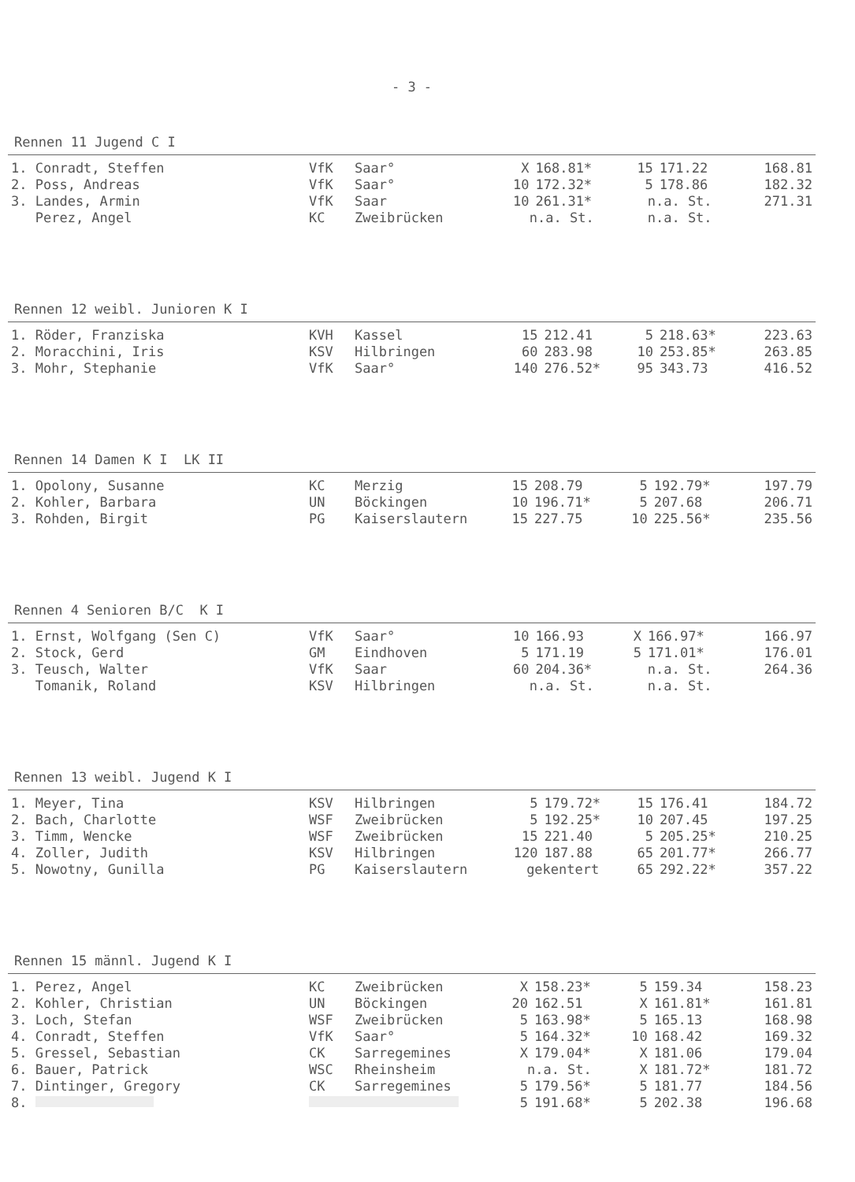- 3 -
Rennen 11 Jugend C I
| 1. Conradt, Steffen | VfK | Saar° | X | 168.81* | 15 | 171.22 | 168.81 |
| 2. Poss, Andreas | VfK | Saar° | 10 | 172.32* | 5 | 178.86 | 182.32 |
| 3. Landes, Armin | VfK | Saar | 10 | 261.31* | n.a. St. | | 271.31 |
| Perez, Angel | KC | Zweibrücken | n.a. St. | | n.a. St. | | |
Rennen 12 weibl. Junioren K I
| 1. Röder, Franziska | KVH | Kassel | 15 | 212.41 | 5 | 218.63* | 223.63 |
| 2. Moracchini, Iris | KSV | Hilbringen | 60 | 283.98 | 10 | 253.85* | 263.85 |
| 3. Mohr, Stephanie | VfK | Saar° | 140 | 276.52* | 95 | 343.73 | 416.52 |
Rennen 14 Damen K I LK II
| 1. Opolony, Susanne | KC | Merzig | 15 | 208.79 | 5 | 192.79* | 197.79 |
| 2. Kohler, Barbara | UN | Böckingen | 10 | 196.71* | 5 | 207.68 | 206.71 |
| 3. Rohden, Birgit | PG | Kaiserslautern | 15 | 227.75 | 10 | 225.56* | 235.56 |
Rennen 4 Senioren B/C K I
| 1. Ernst, Wolfgang (Sen C) | VfK | Saar° | 10 | 166.93 | X | 166.97* | 166.97 |
| 2. Stock, Gerd | GM | Eindhoven | 5 | 171.19 | 5 | 171.01* | 176.01 |
| 3. Teusch, Walter | VfK | Saar | 60 | 204.36* | n.a. St. | | 264.36 |
| Tomanik, Roland | KSV | Hilbringen | n.a. St. | | n.a. St. | | |
Rennen 13 weibl. Jugend K I
| 1. Meyer, Tina | KSV | Hilbringen | 5 | 179.72* | 15 | 176.41 | 184.72 |
| 2. Bach, Charlotte | WSF | Zweibrücken | 5 | 192.25* | 10 | 207.45 | 197.25 |
| 3. Timm, Wencke | WSF | Zweibrücken | 15 | 221.40 | 5 | 205.25* | 210.25 |
| 4. Zoller, Judith | KSV | Hilbringen | 120 | 187.88 | 65 | 201.77* | 266.77 |
| 5. Nowotny, Gunilla | PG | Kaiserslautern | gekentert | | 65 | 292.22* | 357.22 |
Rennen 15 männl. Jugend K I
| 1. Perez, Angel | KC | Zweibrücken | X | 158.23* | 5 | 159.34 | 158.23 |
| 2. Kohler, Christian | UN | Böckingen | 20 | 162.51 | X | 161.81* | 161.81 |
| 3. Loch, Stefan | WSF | Zweibrücken | 5 | 163.98* | 5 | 165.13 | 168.98 |
| 4. Conradt, Steffen | VfK | Saar° | 5 | 164.32* | 10 | 168.42 | 169.32 |
| 5. Gressel, Sebastian | CK | Sarregemines | X | 179.04* | X | 181.06 | 179.04 |
| 6. Bauer, Patrick | WSC | Rheinsheim | n.a. St. | | X | 181.72* | 181.72 |
| 7. Dintinger, Gregory | CK | Sarregemines | 5 | 179.56* | 5 | 181.77 | 184.56 |
| 8. | | | 5 | 191.68* | 5 | 202.38 | 196.68 |